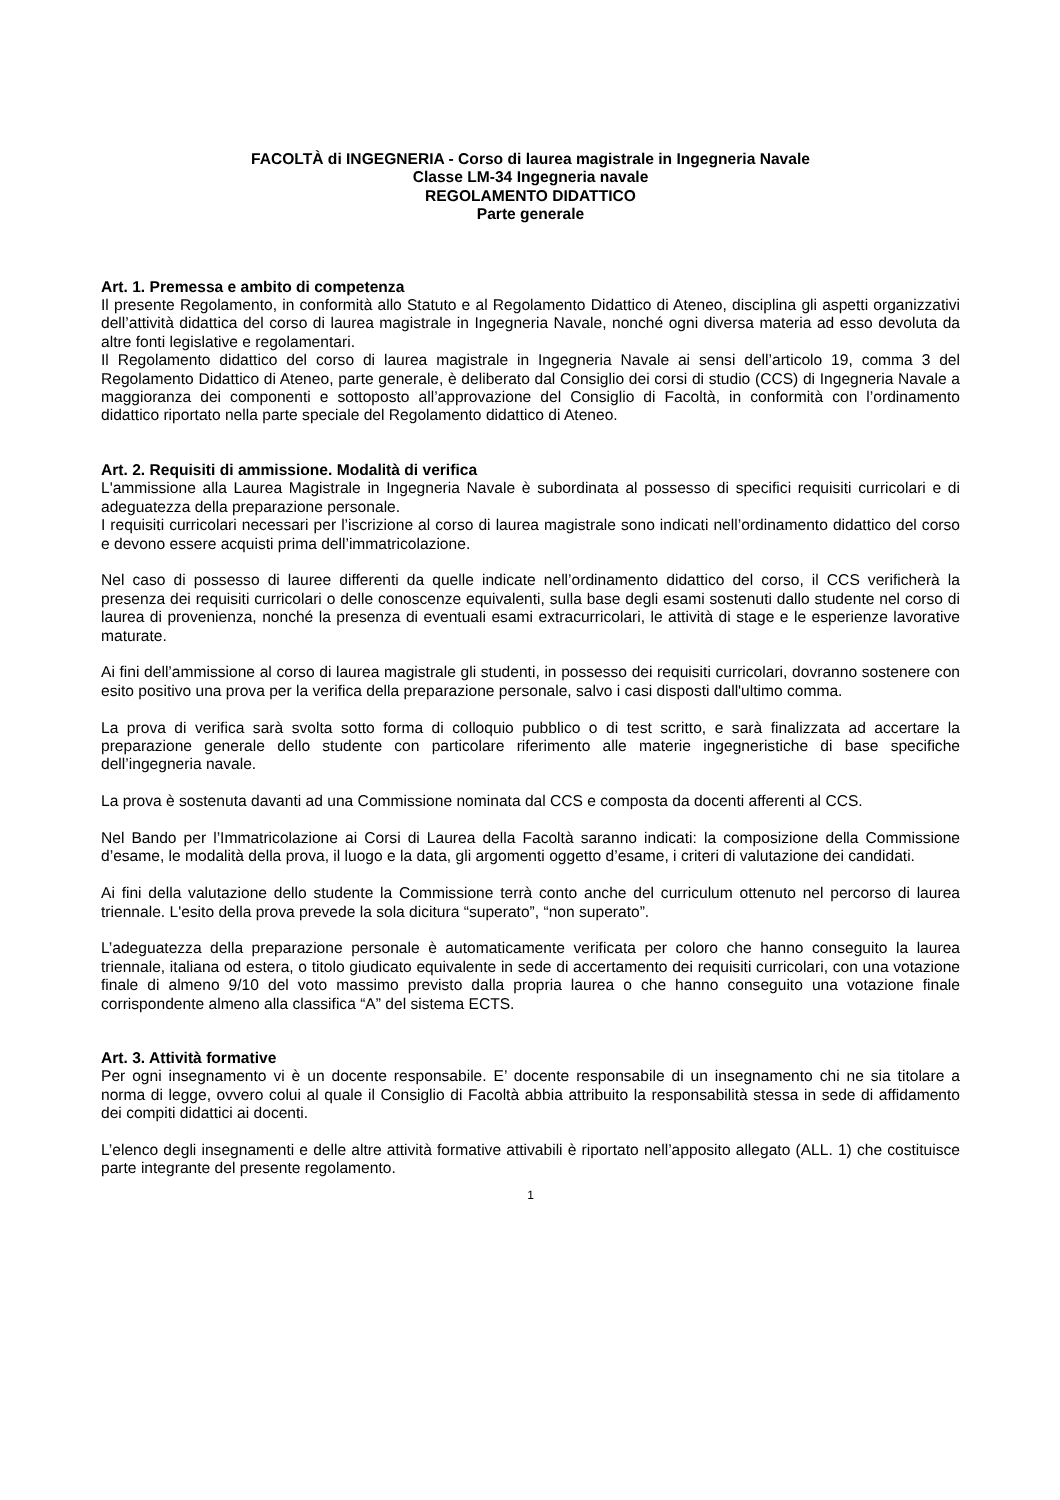FACOLTÀ di INGEGNERIA - Corso di laurea magistrale in Ingegneria Navale
Classe LM-34 Ingegneria navale
REGOLAMENTO DIDATTICO
Parte generale
Art. 1. Premessa e ambito di competenza
Il presente Regolamento, in conformità allo Statuto e al Regolamento Didattico di Ateneo, disciplina gli aspetti organizzativi dell’attività didattica del corso di laurea magistrale in Ingegneria Navale, nonché ogni diversa materia ad esso devoluta da altre fonti legislative e regolamentari.
Il Regolamento didattico del corso di laurea magistrale in Ingegneria Navale ai sensi dell’articolo 19, comma 3 del Regolamento Didattico di Ateneo, parte generale, è deliberato dal Consiglio dei corsi di studio (CCS) di Ingegneria Navale a maggioranza dei componenti e sottoposto all’approvazione del Consiglio di Facoltà, in conformità con l’ordinamento didattico riportato nella parte speciale del Regolamento didattico di Ateneo.
Art. 2. Requisiti di ammissione. Modalità di verifica
L'ammissione alla Laurea Magistrale in Ingegneria Navale è subordinata al possesso di specifici requisiti curricolari e di adeguatezza della preparazione personale.
I requisiti curricolari necessari per l’iscrizione al corso di laurea magistrale sono indicati nell’ordinamento didattico del corso e devono essere acquisti prima dell’immatricolazione.
Nel caso di possesso di lauree differenti da quelle indicate nell’ordinamento didattico del corso, il CCS verificherà la presenza dei requisiti curricolari o delle conoscenze equivalenti, sulla base degli esami sostenuti dallo studente nel corso di laurea di provenienza, nonché la presenza di eventuali esami extracurricolari, le attività di stage e le esperienze lavorative maturate.
Ai fini dell’ammissione al corso di laurea magistrale gli studenti, in possesso dei requisiti curricolari, dovranno sostenere con esito positivo una prova per la verifica della preparazione personale, salvo i casi disposti dall'ultimo comma.
La prova di verifica sarà svolta sotto forma di colloquio pubblico o di test scritto, e sarà finalizzata ad accertare la preparazione generale dello studente con particolare riferimento alle materie ingegneristiche di base specifiche dell’ingegneria navale.
La prova è sostenuta davanti ad una Commissione nominata dal CCS e composta da docenti afferenti al CCS.
Nel Bando per l’Immatricolazione ai Corsi di Laurea della Facoltà saranno indicati: la composizione della Commissione d’esame, le modalità della prova, il luogo e la data, gli argomenti oggetto d’esame, i criteri di valutazione dei candidati.
Ai fini della valutazione dello studente la Commissione terrà conto anche del curriculum ottenuto nel percorso di laurea triennale. L'esito della prova prevede la sola dicitura “superato”, “non superato”.
L’adeguatezza della preparazione personale è automaticamente verificata per coloro che hanno conseguito la laurea triennale, italiana od estera, o titolo giudicato equivalente in sede di accertamento dei requisiti curricolari, con una votazione finale di almeno 9/10 del voto massimo previsto dalla propria laurea o che hanno conseguito una votazione finale corrispondente almeno alla classifica “A” del sistema ECTS.
Art. 3. Attività formative
Per ogni insegnamento vi è un docente responsabile. E’ docente responsabile di un insegnamento chi ne sia titolare a norma di legge, ovvero colui al quale il Consiglio di Facoltà abbia attribuito la responsabilità stessa in sede di affidamento dei compiti didattici ai docenti.
L’elenco degli insegnamenti e delle altre attività formative attivabili è riportato nell’apposito allegato (ALL. 1) che costituisce parte integrante del presente regolamento.
1